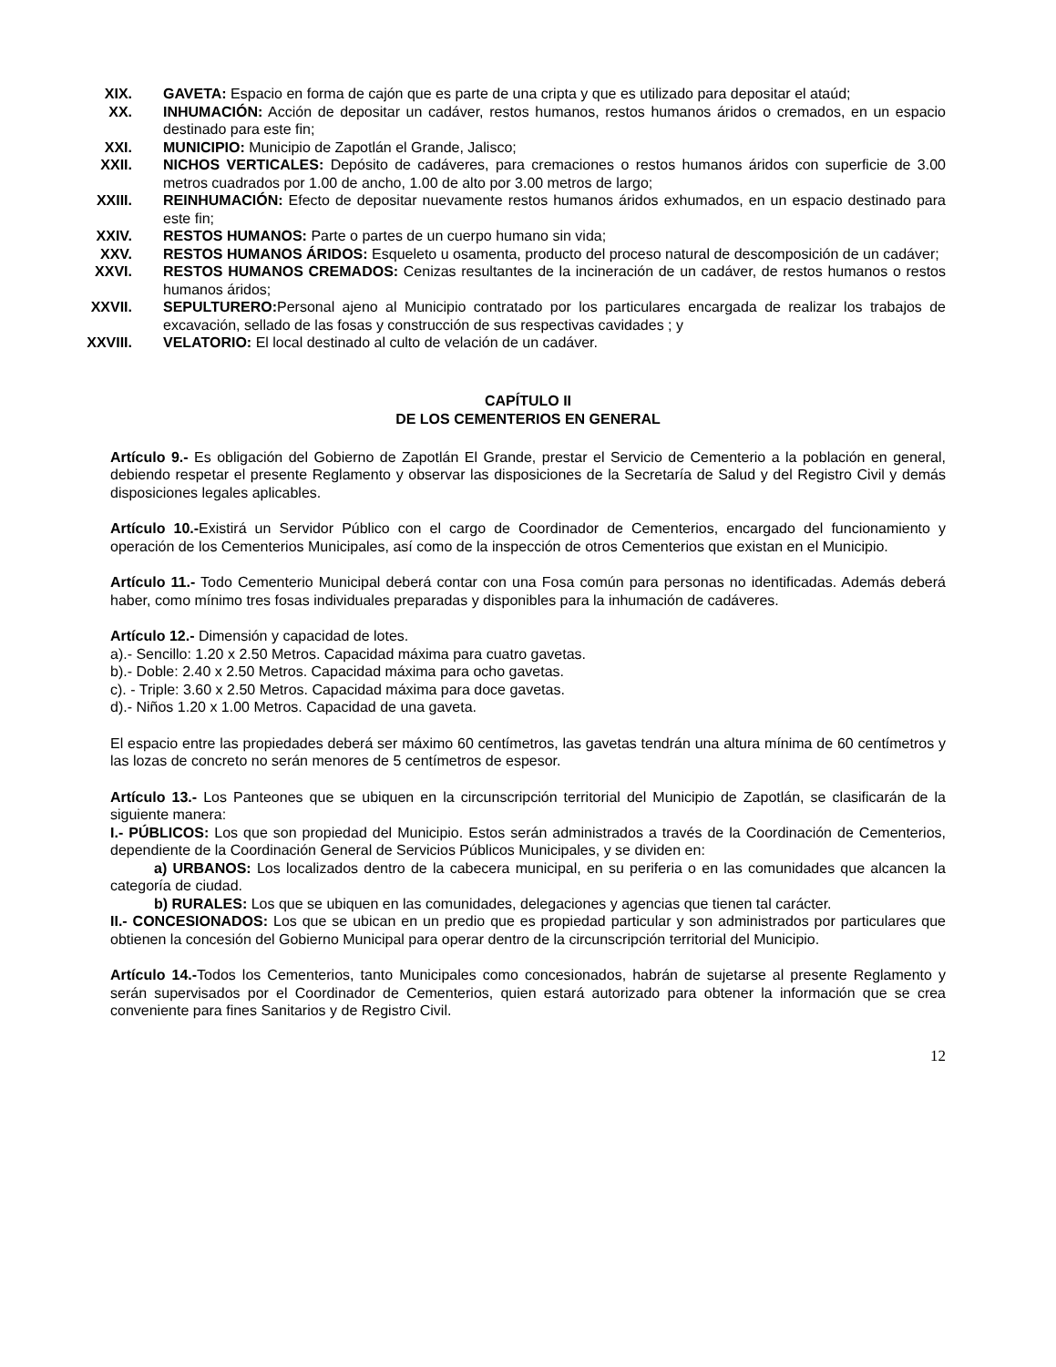XIX. GAVETA: Espacio en forma de cajón que es parte de una cripta y que es utilizado para depositar el ataúd;
XX. INHUMACIÓN: Acción de depositar un cadáver, restos humanos, restos humanos áridos o cremados, en un espacio destinado para este fin;
XXI. MUNICIPIO: Municipio de Zapotlán el Grande, Jalisco;
XXII. NICHOS VERTICALES: Depósito de cadáveres, para cremaciones o restos humanos áridos con superficie de 3.00 metros cuadrados por 1.00 de ancho, 1.00 de alto por 3.00 metros de largo;
XXIII. REINHUMACIÓN: Efecto de depositar nuevamente restos humanos áridos exhumados, en un espacio destinado para este fin;
XXIV. RESTOS HUMANOS: Parte o partes de un cuerpo humano sin vida;
XXV. RESTOS HUMANOS ÁRIDOS: Esqueleto u osamenta, producto del proceso natural de descomposición de un cadáver;
XXVI. RESTOS HUMANOS CREMADOS: Cenizas resultantes de la incineración de un cadáver, de restos humanos o restos humanos áridos;
XXVII. SEPULTURERO: Personal ajeno al Municipio contratado por los particulares encargada de realizar los trabajos de excavación, sellado de las fosas y construcción de sus respectivas cavidades ; y
XXVIII.
VELATORIO: El local destinado al culto de velación de un cadáver.
CAPÍTULO II
DE LOS CEMENTERIOS EN GENERAL
Artículo 9.- Es obligación del Gobierno de Zapotlán El Grande, prestar el Servicio de Cementerio a la población en general, debiendo respetar el presente Reglamento y observar las disposiciones de la Secretaría de Salud y del Registro Civil y demás disposiciones legales aplicables.
Artículo 10.-Existirá un Servidor Público con el cargo de Coordinador de Cementerios, encargado del funcionamiento y operación de los Cementerios Municipales, así como de la inspección de otros Cementerios que existan en el Municipio.
Artículo 11.- Todo Cementerio Municipal deberá contar con una Fosa común para personas no identificadas. Además deberá haber, como mínimo tres fosas individuales preparadas y disponibles para la inhumación de cadáveres.
Artículo 12.- Dimensión y capacidad de lotes.
a).- Sencillo: 1.20 x 2.50 Metros. Capacidad máxima para cuatro gavetas.
b).- Doble: 2.40 x 2.50 Metros. Capacidad máxima para ocho gavetas.
c). - Triple: 3.60 x 2.50 Metros. Capacidad máxima para doce gavetas.
d).- Niños 1.20 x 1.00 Metros. Capacidad de una gaveta.
El espacio entre las propiedades deberá ser máximo 60 centímetros, las gavetas tendrán una altura mínima de 60 centímetros y las lozas de concreto no serán menores de 5 centímetros de espesor.
Artículo 13.- Los Panteones que se ubiquen en la circunscripción territorial del Municipio de Zapotlán, se clasificarán de la siguiente manera:
I.- PÚBLICOS: Los que son propiedad del Municipio. Estos serán administrados a través de la Coordinación de Cementerios, dependiente de la Coordinación General de Servicios Públicos Municipales, y se dividen en:
a) URBANOS: Los localizados dentro de la cabecera municipal, en su periferia o en las comunidades que alcancen la categoría de ciudad.
b) RURALES: Los que se ubiquen en las comunidades, delegaciones y agencias que tienen tal carácter.
II.- CONCESIONADOS: Los que se ubican en un predio que es propiedad particular y son administrados por particulares que obtienen la concesión del Gobierno Municipal para operar dentro de la circunscripción territorial del Municipio.
Artículo 14.-Todos los Cementerios, tanto Municipales como concesionados, habrán de sujetarse al presente Reglamento y serán supervisados por el Coordinador de Cementerios, quien estará autorizado para obtener la información que se crea conveniente para fines Sanitarios y de Registro Civil.
12